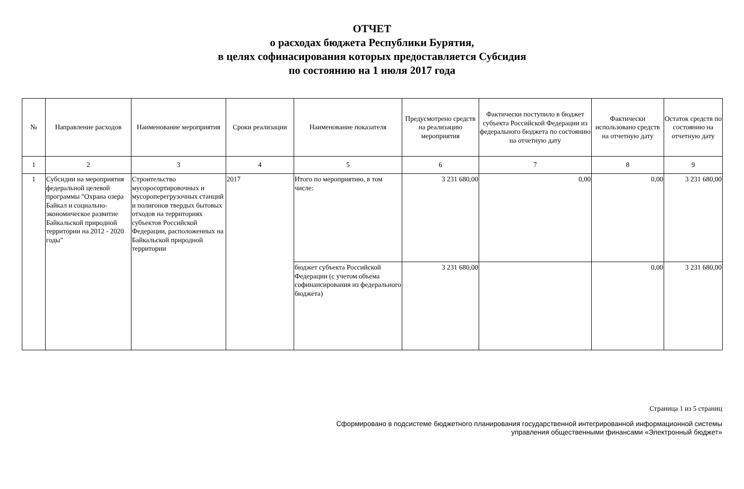ОТЧЕТ
о расходах бюджета Республики Бурятия,
в целях софинасирования которых предоставляется Субсидия
по состоянию на 1 июля 2017 года
| № | Направление расходов | Наименование мероприятия | Сроки реализации | Наименование показателя | Предусмотрено средств на реализацию мероприятия | Фактически поступило в бюджет субъекта Российской Федерации из федерального бюджета по состоянию на отчетную дату | Фактически использовано средств на отчетную дату | Остаток средств по состоянию на отчетную дату |
| --- | --- | --- | --- | --- | --- | --- | --- | --- |
| 1 | 2 | 3 | 4 | 5 | 6 | 7 | 8 | 9 |
| 1 | Субсидии на мероприятия федеральной целевой программы "Охрана озера Байкал и социально-экономическое развитие Байкальской природной территории на 2012 - 2020 годы" | Строительство мусоросортировочных и мусороперегрузочных станций и полигонов твердых бытовых отходов на территориях субъектов Российской Федерации, расположенных на Байкальской природной территории | 2017 | Итого по мероприятию, в том числе: | 3 231 680,00 | 0,00 | 0,00 | 3 231 680,00 |
| | | | | бюджет субъекта Российской Федерации (с учетом объема софинансирования из федерального бюджета) | 3 231 680,00 | | 0,00 | 3 231 680,00 |
Страница 1 из 5 страниц
Сформировано в подсистеме бюджетного планирования государственной интегрированной информационной системы
управления общественными финансами «Электронный бюджет»